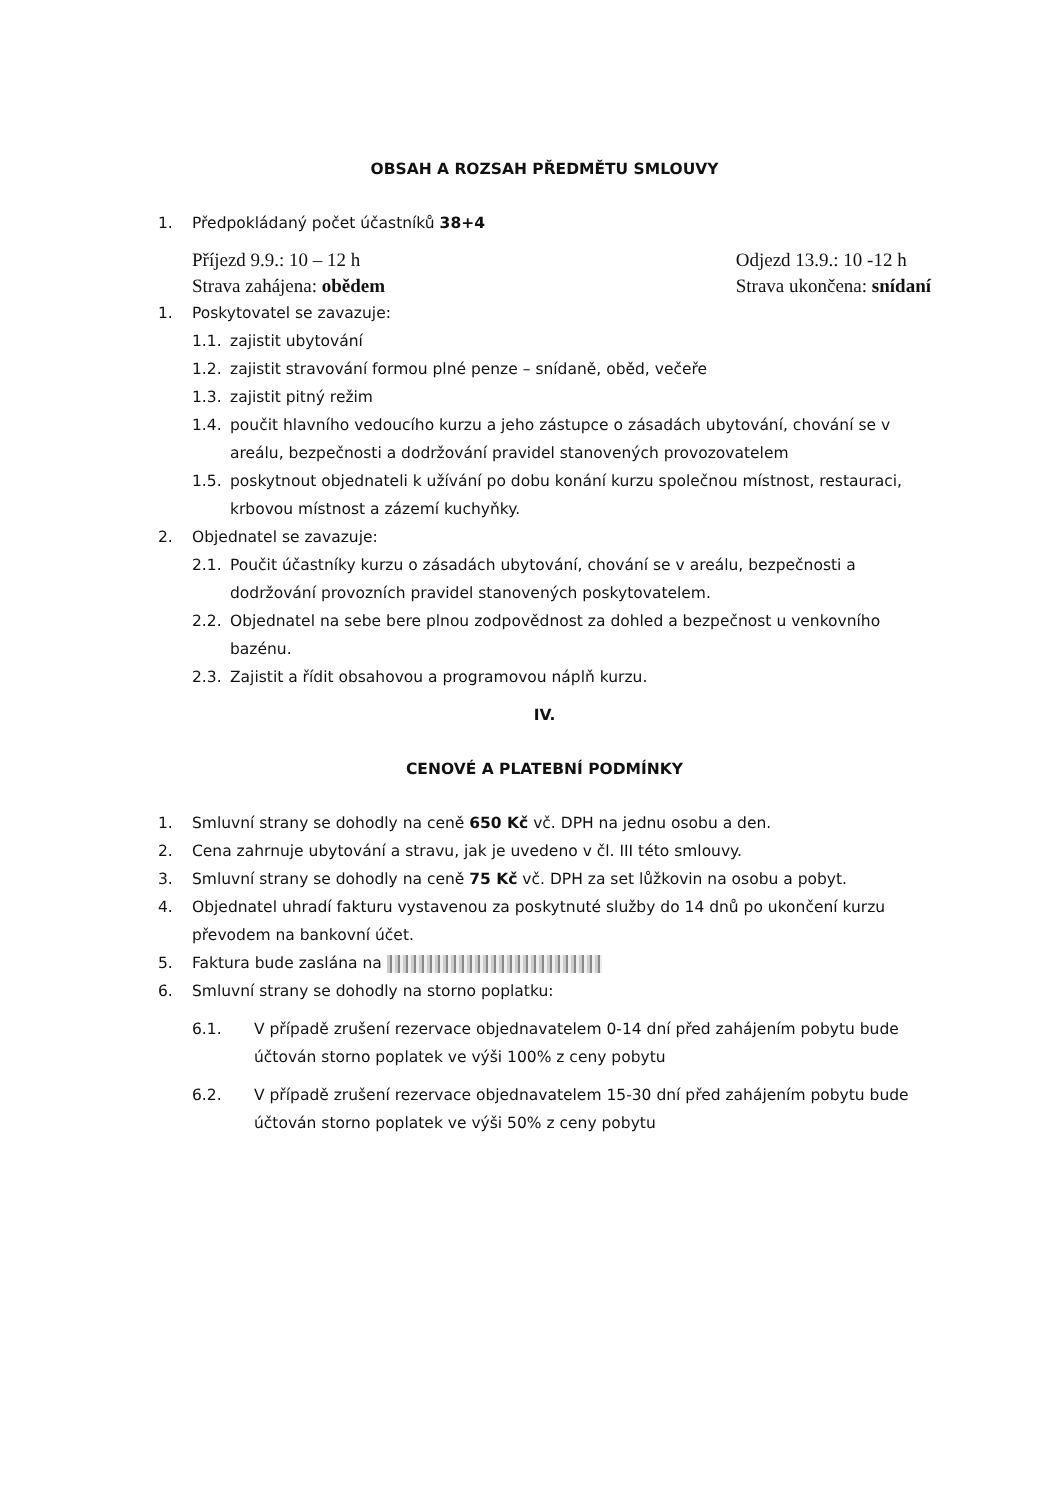OBSAH A ROZSAH PŘEDMĚTU SMLOUVY
1. Předpokládaný počet účastníků 38+4
Příjezd 9.9.: 10 – 12 h
Strava zahájena: obědem
Odjezd 13.9.: 10 -12 h
Strava ukončena: snídaní
1. Poskytovatel se zavazuje:
1.1. zajistit ubytování
1.2. zajistit stravování formou plné penze – snídaně, oběd, večeře
1.3. zajistit pitný režim
1.4. poučit hlavního vedoucího kurzu a jeho zástupce o zásadách ubytování, chování se v areálu, bezpečnosti a dodržování pravidel stanovených provozovatelem
1.5. poskytnout objednateli k užívání po dobu konání kurzu společnou místnost, restauraci, krbovou místnost a zázemí kuchyňky.
2. Objednatel se zavazuje:
2.1. Poučit účastníky kurzu o zásadách ubytování, chování se v areálu, bezpečnosti a dodržování provozních pravidel stanovených poskytovatelem.
2.2. Objednatel na sebe bere plnou zodpovědnost za dohled a bezpečnost u venkovního bazénu.
2.3. Zajistit a řídit obsahovou a programovou náplň kurzu.
IV.
CENOVÉ A PLATEBNÍ PODMÍNKY
1. Smluvní strany se dohodly na ceně 650 Kč vč. DPH na jednu osobu a den.
2. Cena zahrnuje ubytování a stravu, jak je uvedeno v čl. III této smlouvy.
3. Smluvní strany se dohodly na ceně 75 Kč vč. DPH za set lůžkovin na osobu a pobyt.
4. Objednatel uhradí fakturu vystavenou za poskytnuté služby do 14 dnů po ukončení kurzu převodem na bankovní účet.
5. Faktura bude zaslána na
6. Smluvní strany se dohodly na storno poplatku:
6.1. V případě zrušení rezervace objednavatelem 0-14 dní před zahájením pobytu bude účtován storno poplatek ve výši 100% z ceny pobytu
6.2. V případě zrušení rezervace objednavatelem 15-30 dní před zahájením pobytu bude účtován storno poplatek ve výši 50% z ceny pobytu